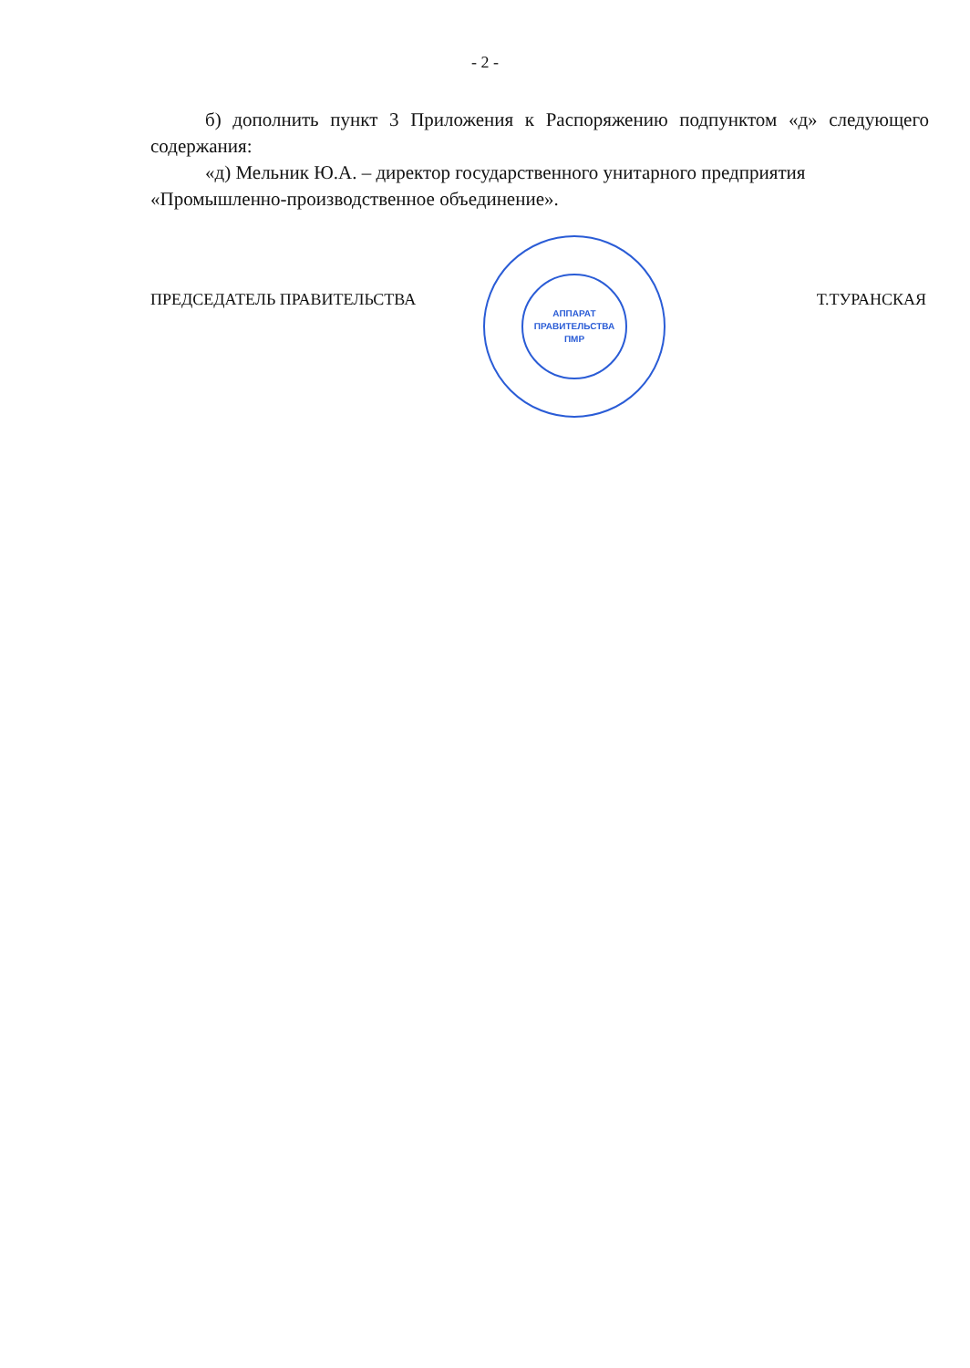- 2 -
б) дополнить пункт 3 Приложения к Распоряжению подпунктом «д» следующего содержания:
«д) Мельник Ю.А. – директор государственного унитарного предприятия
«Промышленно-производственное объединение».
ПРЕДСЕДАТЕЛЬ ПРАВИТЕЛЬСТВА Т.ТУРАНСКАЯ
АППАРАТ
ПРАВИТЕЛЬСТВА
ПМР